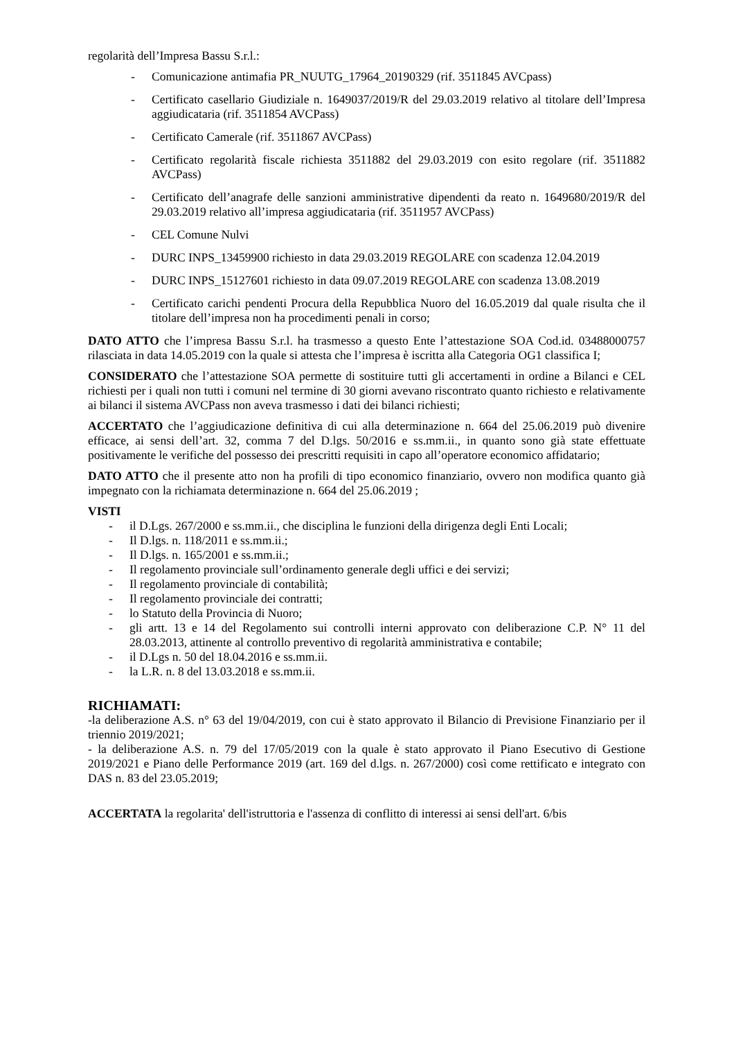regolarità dell’Impresa Bassu S.r.l.:
- Comunicazione antimafia PR_NUUTG_17964_20190329 (rif. 3511845 AVCpass)
- Certificato casellario Giudiziale n. 1649037/2019/R del 29.03.2019 relativo al titolare dell’Impresa aggiudicataria (rif. 3511854 AVCPass)
- Certificato Camerale (rif. 3511867 AVCPass)
- Certificato regolarità fiscale richiesta 3511882 del 29.03.2019 con esito regolare (rif. 3511882 AVCPass)
- Certificato dell’anagrafe delle sanzioni amministrative dipendenti da reato n. 1649680/2019/R del 29.03.2019 relativo all’impresa aggiudicataria (rif. 3511957 AVCPass)
- CEL Comune Nulvi
- DURC INPS_13459900 richiesto in data 29.03.2019 REGOLARE con scadenza 12.04.2019
- DURC INPS_15127601 richiesto in data 09.07.2019 REGOLARE con scadenza 13.08.2019
- Certificato carichi pendenti Procura della Repubblica Nuoro del 16.05.2019 dal quale risulta che il titolare dell’impresa non ha procedimenti penali in corso;
DATO ATTO che l’impresa Bassu S.r.l. ha trasmesso a questo Ente l’attestazione SOA Cod.id. 03488000757 rilasciata in data 14.05.2019 con la quale si attesta che l’impresa è iscritta alla Categoria OG1 classifica I;
CONSIDERATO che l’attestazione SOA permette di sostituire tutti gli accertamenti in ordine a Bilanci e CEL richiesti per i quali non tutti i comuni nel termine di 30 giorni avevano riscontrato quanto richiesto e relativamente ai bilanci il sistema AVCPass non aveva trasmesso i dati dei bilanci richiesti;
ACCERTATO che l’aggiudicazione definitiva di cui alla determinazione n. 664 del 25.06.2019 può divenire efficace, ai sensi dell’art. 32, comma 7 del D.lgs. 50/2016 e ss.mm.ii., in quanto sono già state effettuate positivamente le verifiche del possesso dei prescritti requisiti in capo all’operatore economico affidatario;
DATO ATTO che il presente atto non ha profili di tipo economico finanziario, ovvero non modifica quanto già impegnato con la richiamata determinazione n. 664 del 25.06.2019 ;
VISTI
- il D.Lgs. 267/2000 e ss.mm.ii., che disciplina le funzioni della dirigenza degli Enti Locali;
- Il D.lgs. n. 118/2011 e ss.mm.ii.;
- Il D.lgs. n. 165/2001 e ss.mm.ii.;
- Il regolamento provinciale sull’ordinamento generale degli uffici e dei servizi;
- Il regolamento provinciale di contabilità;
- Il regolamento provinciale dei contratti;
- lo Statuto della Provincia di Nuoro;
- gli artt. 13 e 14 del Regolamento sui controlli interni approvato con deliberazione C.P. N° 11 del 28.03.2013, attinente al controllo preventivo di regolarità amministrativa e contabile;
- il D.Lgs n. 50 del 18.04.2016 e ss.mm.ii.
- la L.R. n. 8 del 13.03.2018 e ss.mm.ii.
RICHIAMATI:
-la deliberazione A.S. n° 63 del 19/04/2019, con cui è stato approvato il Bilancio di Previsione Finanziario per il triennio 2019/2021;
- la deliberazione A.S. n. 79 del 17/05/2019 con la quale è stato approvato il Piano Esecutivo di Gestione 2019/2021 e Piano delle Performance 2019 (art. 169 del d.lgs. n. 267/2000) così come rettificato e integrato con DAS n. 83 del 23.05.2019;
ACCERTATA la regolarita' dell'istruttoria e l'assenza di conflitto di interessi ai sensi dell'art. 6/bis